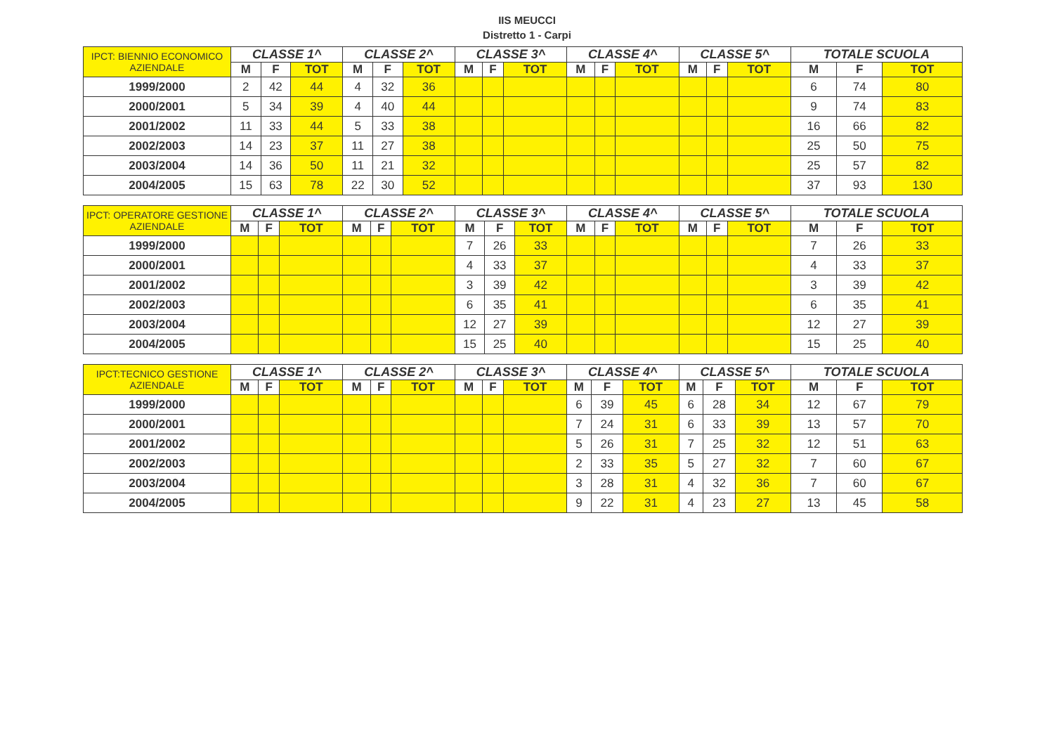IIS MEUCCI
Distretto 1 - Carpi
| IPCT: BIENNIO ECONOMICO AZIENDALE | CLASSE 1^ | | | CLASSE 2^ | | | CLASSE 3^ | | | CLASSE 4^ | | | CLASSE 5^ | | | TOTALE SCUOLA | | |
| --- | --- | --- | --- | --- | --- | --- | --- | --- | --- | --- | --- | --- | --- | --- | --- | --- | --- | --- |
| | M | F | TOT | M | F | TOT | M | F | TOT | M | F | TOT | M | F | TOT | M | F | TOT |
| 1999/2000 | 2 | 42 | 44 | 4 | 32 | 36 | | | | | | | | | | 6 | 74 | 80 |
| 2000/2001 | 5 | 34 | 39 | 4 | 40 | 44 | | | | | | | | | | 9 | 74 | 83 |
| 2001/2002 | 11 | 33 | 44 | 5 | 33 | 38 | | | | | | | | | | 16 | 66 | 82 |
| 2002/2003 | 14 | 23 | 37 | 11 | 27 | 38 | | | | | | | | | | 25 | 50 | 75 |
| 2003/2004 | 14 | 36 | 50 | 11 | 21 | 32 | | | | | | | | | | 25 | 57 | 82 |
| 2004/2005 | 15 | 63 | 78 | 22 | 30 | 52 | | | | | | | | | | 37 | 93 | 130 |
| IPCT: OPERATORE GESTIONE AZIENDALE | CLASSE 1^ | | | CLASSE 2^ | | | CLASSE 3^ | | | CLASSE 4^ | | | CLASSE 5^ | | | TOTALE SCUOLA | | |
| --- | --- | --- | --- | --- | --- | --- | --- | --- | --- | --- | --- | --- | --- | --- | --- | --- | --- | --- |
| | M | F | TOT | M | F | TOT | M | F | TOT | M | F | TOT | M | F | TOT | M | F | TOT |
| 1999/2000 | | | | | | | 7 | 26 | 33 | | | | | | | 7 | 26 | 33 |
| 2000/2001 | | | | | | | 4 | 33 | 37 | | | | | | | 4 | 33 | 37 |
| 2001/2002 | | | | | | | 3 | 39 | 42 | | | | | | | 3 | 39 | 42 |
| 2002/2003 | | | | | | | 6 | 35 | 41 | | | | | | | 6 | 35 | 41 |
| 2003/2004 | | | | | | | 12 | 27 | 39 | | | | | | | 12 | 27 | 39 |
| 2004/2005 | | | | | | | 15 | 25 | 40 | | | | | | | 15 | 25 | 40 |
| IPCT:TECNICO GESTIONE AZIENDALE | CLASSE 1^ | | | CLASSE 2^ | | | CLASSE 3^ | | | CLASSE 4^ | | | CLASSE 5^ | | | TOTALE SCUOLA | | |
| --- | --- | --- | --- | --- | --- | --- | --- | --- | --- | --- | --- | --- | --- | --- | --- | --- | --- | --- |
| | M | F | TOT | M | F | TOT | M | F | TOT | M | F | TOT | M | F | TOT | M | F | TOT |
| 1999/2000 | | | | | | | | | | 6 | 39 | 45 | 6 | 28 | 34 | 12 | 67 | 79 |
| 2000/2001 | | | | | | | | | | 7 | 24 | 31 | 6 | 33 | 39 | 13 | 57 | 70 |
| 2001/2002 | | | | | | | | | | 5 | 26 | 31 | 7 | 25 | 32 | 12 | 51 | 63 |
| 2002/2003 | | | | | | | | | | 2 | 33 | 35 | 5 | 27 | 32 | 7 | 60 | 67 |
| 2003/2004 | | | | | | | | | | 3 | 28 | 31 | 4 | 32 | 36 | 7 | 60 | 67 |
| 2004/2005 | | | | | | | | | | 9 | 22 | 31 | 4 | 23 | 27 | 13 | 45 | 58 |